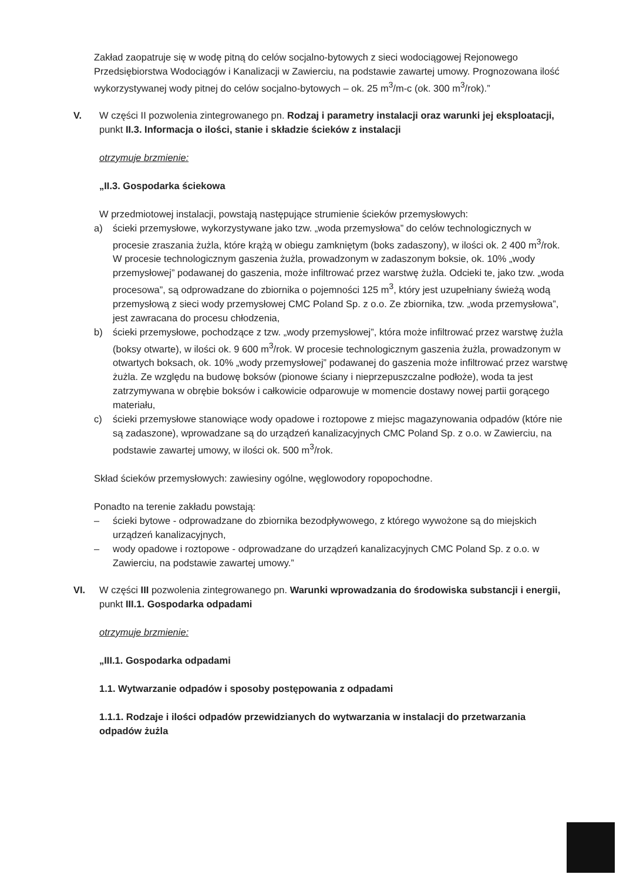Zakład zaopatruje się w wodę pitną do celów socjalno-bytowych z sieci wodociągowej Rejonowego Przedsiębiorstwa Wodociągów i Kanalizacji w Zawierciu, na podstawie zawartej umowy. Prognozowana ilość wykorzystywanej wody pitnej do celów socjalno-bytowych – ok. 25 m<sup>3</sup>/m-c (ok. 300 m<sup>3</sup>/rok).”
V. W części II pozwolenia zintegrowanego pn. Rodzaj i parametry instalacji oraz warunki jej eksploatacji,
punkt II.3. Informacja o ilości, stanie i składzie ścieków z instalacji
otrzymuje brzmienie:
„II.3. Gospodarka ściekowa
W przedmiotowej instalacji, powstają następujące strumienie ścieków przemysłowych:
a) ścieki przemysłowe, wykorzystywane jako tzw. „woda przemysłowa” do celów technologicznych w procesie zraszania żużla, które krążą w obiegu zamkniętym (boks zadaszony), w ilości ok. 2 400 m<sup>3</sup>/rok. W procesie technologicznym gaszenia żużla, prowadzonym w zadaszonym boksie, ok. 10% „wody przemysłowej” podawanej do gaszenia, może infiltrować przez warstwę żużla. Odcieki te, jako tzw. „woda procesowa”, są odprowadzane do zbiornika o pojemności 125 m<sup>3</sup>, który jest uzupełniany świeżą wodą przemysłową z sieci wody przemysłowej CMC Poland Sp. z o.o. Ze zbiornika, tzw. „woda przemysłowa”, jest zawracana do procesu chłodzenia,
b) ścieki przemysłowe, pochodzące z tzw. „wody przemysłowej”, która może infiltrować przez warstwę żużla (boksy otwarte), w ilości ok. 9 600 m<sup>3</sup>/rok. W procesie technologicznym gaszenia żużla, prowadzonym w otwartych boksach, ok. 10% „wody przemysłowej” podawanej do gaszenia może infiltrować przez warstwę żużla. Ze względu na budowę boksów (pionowe ściany i nieprzepuszczalne podłoże), woda ta jest zatrzymywana w obrębie boksów i całkowicie odparowuje w momencie dostawy nowej partii gorącego materiału,
c) ścieki przemysłowe stanowiące wody opadowe i roztopowe z miejsc magazynowania odpadów (które nie są zadaszone), wprowadzane są do urządzeń kanalizacyjnych CMC Poland Sp. z o.o. w Zawierciu, na podstawie zawartej umowy, w ilości ok. 500 m<sup>3</sup>/rok.
Skład ścieków przemysłowych: zawiesiny ogólne, węglowodory ropopochodne.
Ponadto na terenie zakładu powstają:
– ścieki bytowe - odprowadzane do zbiornika bezodpływowego, z którego wywożone są do miejskich urządzeń kanalizacyjnych,
– wody opadowe i roztopowe - odprowadzane do urządzeń kanalizacyjnych CMC Poland Sp. z o.o. w Zawierciu, na podstawie zawartej umowy.”
VI. W części III pozwolenia zintegrowanego pn. Warunki wprowadzania do środowiska substancji i energii,
punkt III.1. Gospodarka odpadami
otrzymuje brzmienie:
„III.1. Gospodarka odpadami
1.1. Wytwarzanie odpadów i sposoby postępowania z odpadami
1.1.1. Rodzaje i ilości odpadów przewidzianych do wytwarzania w instalacji do przetwarzania odpadów żużla